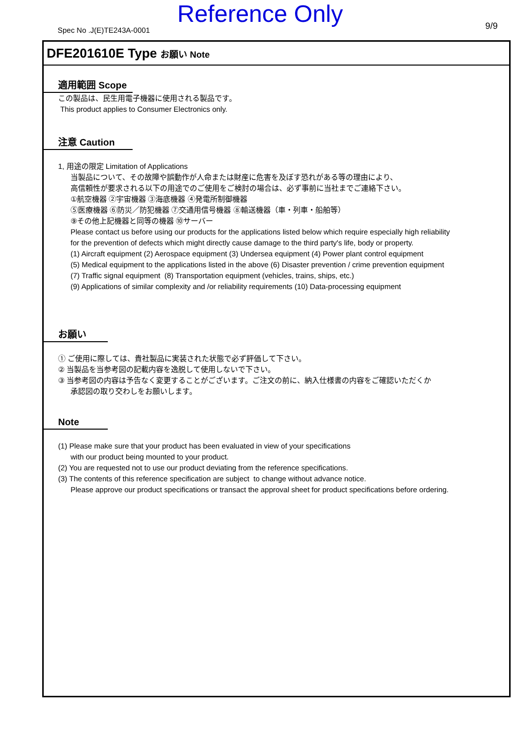Reference Only
Spec No .J(E)TE243A-0001 9/9
DFE201610E Type お願い Note
適用範囲 Scope
この製品は、民生用電子機器に使用される製品です。
This product applies to Consumer Electronics only.
注意 Caution
1, 用途の限定 Limitation of Applications
当製品について、その故障や誤動作が人命または財産に危害を及ぼす恐れがある等の理由により、
高信頼性が要求される以下の用途でのご使用をご検討の場合は、必ず事前に当社までご連絡下さい。
①航空機器 ②宇宙機器 ③海底機器 ④発電所制御機器
⑤医療機器 ⑥防災／防犯機器 ⑦交通用信号機器 ⑧輸送機器（車・列車・船舶等）
⑨その他上記機器と同等の機器 ⑩サーバー
Please contact us before using our products for the applications listed below which require especially high reliability
for the prevention of defects which might directly cause damage to the third party's life, body or property.
(1) Aircraft equipment (2) Aerospace equipment (3) Undersea equipment (4) Power plant control equipment
(5) Medical equipment to the applications listed in the above (6) Disaster prevention / crime prevention equipment
(7) Traffic signal equipment (8) Transportation equipment (vehicles, trains, ships, etc.)
(9) Applications of similar complexity and /or reliability requirements (10) Data-processing equipment
お願い
① ご使用に際しては、貴社製品に実装された状態で必ず評価して下さい。
② 当製品を当参考図の記載内容を逸脱して使用しないで下さい。
③ 当参考図の内容は予告なく変更することがございます。ご注文の前に、納入仕様書の内容をご確認いただくか
承認図の取り交わしをお願いします。
Note
(1) Please make sure that your product has been evaluated in view of your specifications
with our product being mounted to your product.
(2) You are requested not to use our product deviating from the reference specifications.
(3) The contents of this reference specification are subject to change without advance notice.
Please approve our product specifications or transact the approval sheet for product specifications before ordering.